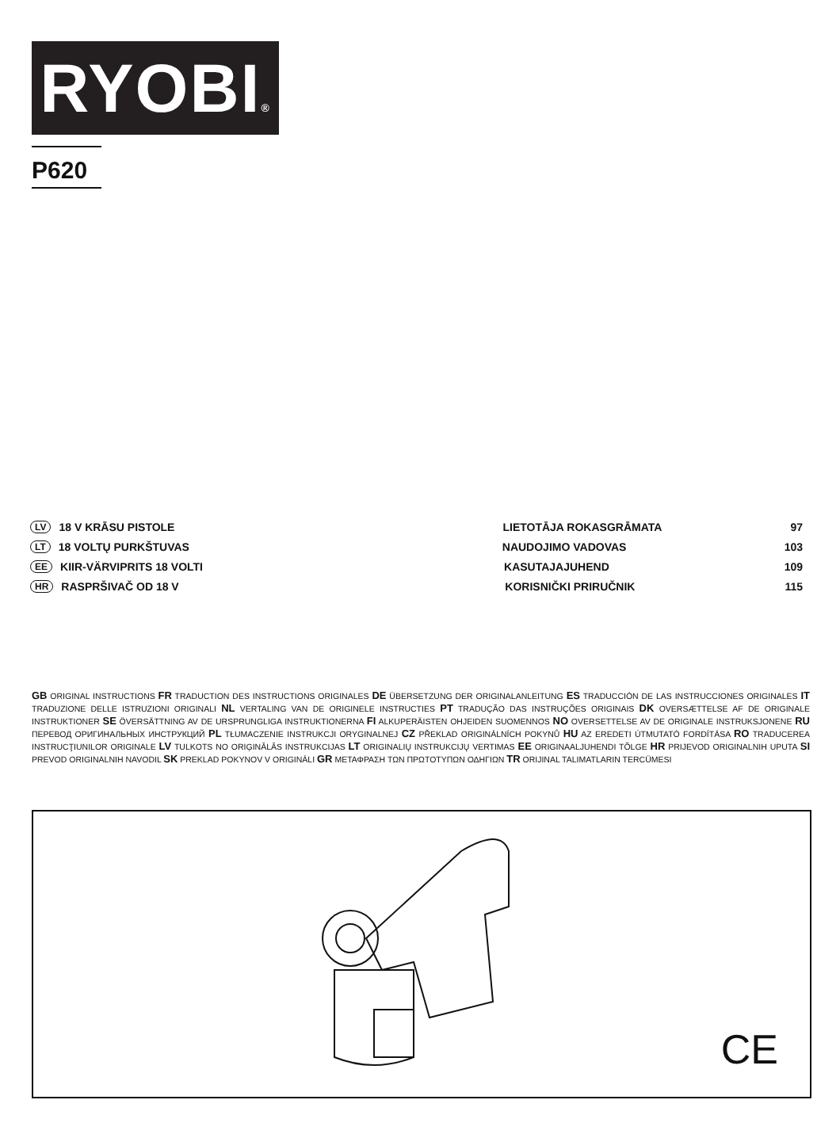RYOBI®
P620
LV 18 V KRĀSU PISTOLE LIETOTĀJA ROKASGRĀMATA 97
LT 18 VOLTŲ PURKŠTUVAS NAUDOJIMO VADOVAS 103
EE KIIR-VÄRVIPRITS 18 VOLTI KASUTAJAJUHEND 109
HR RASPRŠIVAČ OD 18 V KORISNIČKI PRIRUČNIK 115
GB ORIGINAL INSTRUCTIONS FR TRADUCTION DES INSTRUCTIONS ORIGINALES DE ÜBERSETZUNG DER ORIGINALANLEITUNG ES TRADUCCIÓN DE LAS INSTRUCCIONES ORIGINALES IT TRADUZIONE DELLE ISTRUZIONI ORIGINALI NL VERTALING VAN DE ORIGINELE INSTRUCTIES PT TRADUÇÃO DAS INSTRUÇÕES ORIGINAIS DK OVERSÆTTELSE AF DE ORIGINALE INSTRUKTIONER SE ÖVERSÄTTNING AV DE URSPRUNGLIGA INSTRUKTIONERNA FI ALKUPERÄISTEN OHJEIDEN SUOMENNOS NO OVERSETTELSE AV DE ORIGINALE INSTRUKSJONENE RU ПЕРЕВОД ОРИГИНАЛЬНЫХ ИНСТРУКЦИЙ PL TŁUMACZENIE INSTRUKCJI ORYGINALNEJ CZ PŘEKLAD ORIGINÁLNÍCH POKYNŮ HU AZ EREDETI ÚTMUTATÓ FORDÍTÁSA RO TRADUCEREA INSTRUCŢIUNILOR ORIGINALE LV TULKOTS NO ORIĢINĀLĀS INSTRUKCIJAS LT ORIGINALIŲ INSTRUKCIJŲ VERTIMAS EE ORIGINAALJUHENDI TÕLGE HR PRIJEVOD ORIGINALNIH UPUTA SI PREVOD ORIGINALNIH NAVODIL SK PREKLAD POKYNOV V ORIGINÁLI GR ΜΕΤΑΦΡΑΣΗ ΤΩΝ ΠΡΩΤΟΤΥΠΩΝ ΟΔΗΓΙΩΝ TR ORIJINAL TALIMATLARIN TERCÜMESI
CE